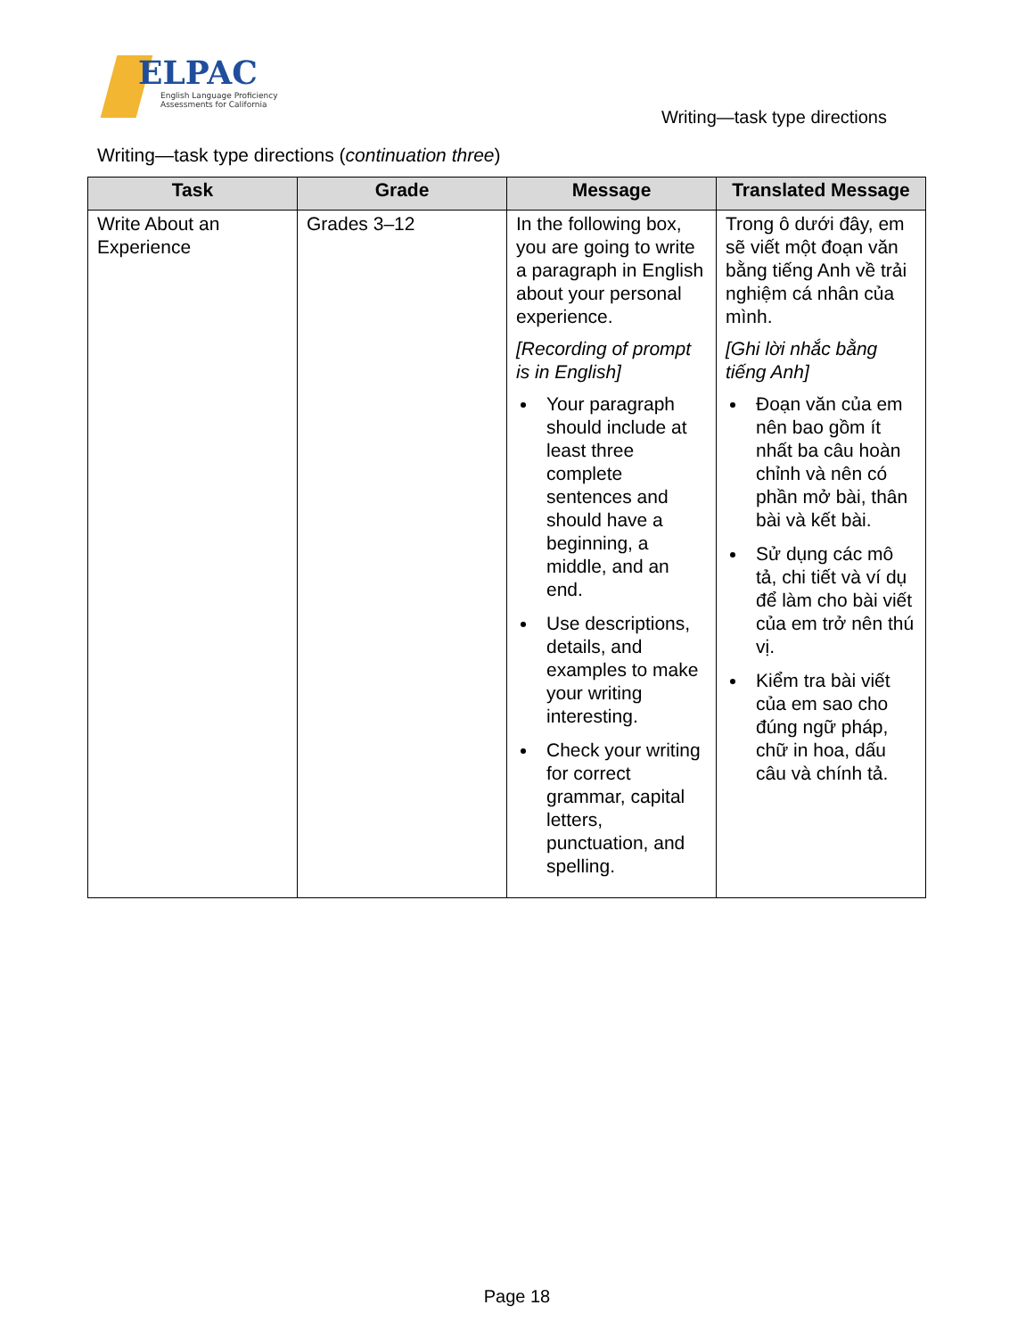ELPAC
English Language Proficiency
Assessments for California
Writing—task type directions
Writing—task type directions (continuation three)
| Task | Grade | Message | Translated Message |
| --- | --- | --- | --- |
| Write About an Experience | Grades 3–12 | In the following box, you are going to write a paragraph in English about your personal experience. [Recording of prompt is in English] Your paragraph should include at least three complete sentences and should have a beginning, a middle, and an end. Use descriptions, details, and examples to make your writing interesting. Check your writing for correct grammar, capital letters, punctuation, and spelling. | Trong ô dưới đây, em sẽ viết một đoạn văn bằng tiếng Anh về trải nghiệm cá nhân của mình. [Ghi lời nhắc bằng tiếng Anh] Đoạn văn của em nên bao gồm ít nhất ba câu hoàn chỉnh và nên có phần mở bài, thân bài và kết bài. Sử dụng các mô tả, chi tiết và ví dụ để làm cho bài viết của em trở nên thú vị. Kiểm tra bài viết của em sao cho đúng ngữ pháp, chữ in hoa, dấu câu và chính tả. |
Page 18